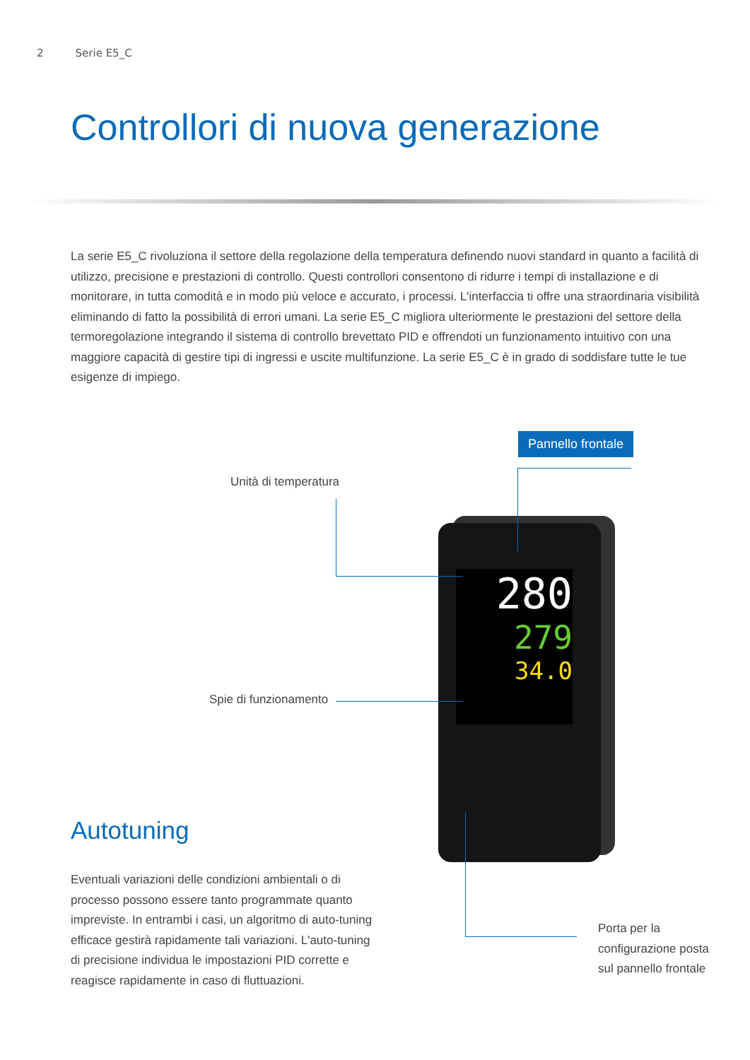2 Serie E5_C
Controllori di nuova generazione
La serie E5_C rivoluziona il settore della regolazione della temperatura definendo nuovi standard in quanto a facilità di utilizzo, precisione e prestazioni di controllo. Questi controllori consentono di ridurre i tempi di installazione e di monitorare, in tutta comodità e in modo più veloce e accurato, i processi. L'interfaccia ti offre una straordinaria visibilità eliminando di fatto la possibilità di errori umani. La serie E5_C migliora ulteriormente le prestazioni del settore della termoregolazione integrando il sistema di controllo brevettato PID e offrendoti un funzionamento intuitivo con una maggiore capacità di gestire tipi di ingressi e uscite multifunzione. La serie E5_C è in grado di soddisfare tutte le tue esigenze di impiego.
Pannello frontale
Unità di temperatura
Spie di funzionamento
280
279
34.0
Autotuning
Eventuali variazioni delle condizioni ambientali o di processo possono essere tanto programmate quanto impreviste. In entrambi i casi, un algoritmo di auto-tuning efficace gestirà rapidamente tali variazioni. L'auto-tuning di precisione individua le impostazioni PID corrette e reagisce rapidamente in caso di fluttuazioni.
Porta per la configurazione posta sul pannello frontale